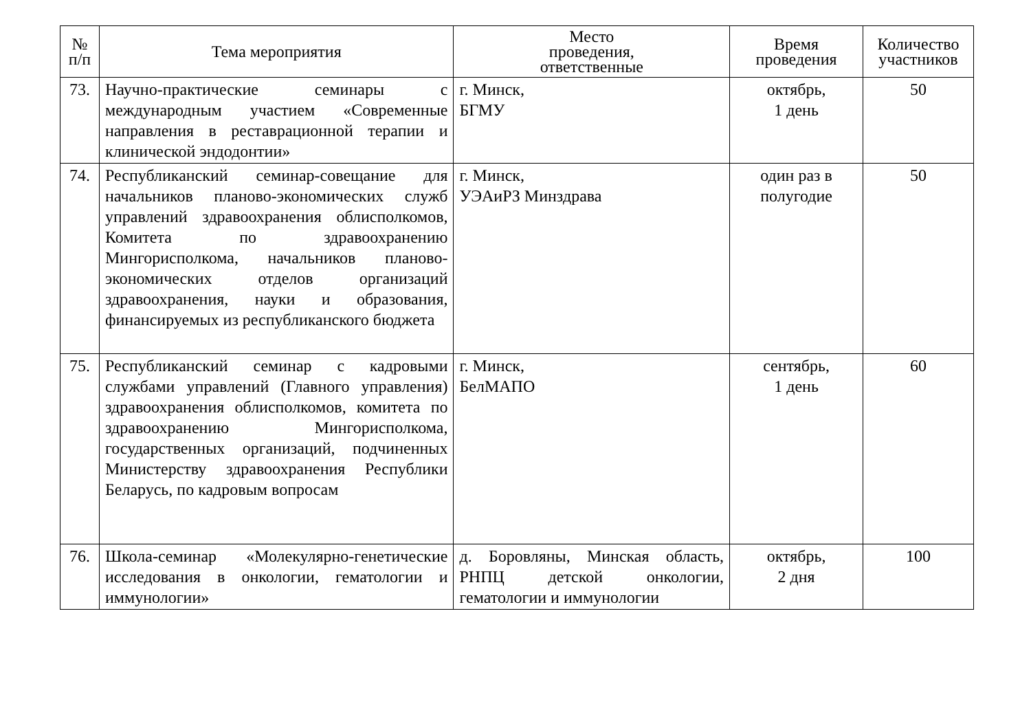| № п/п | Тема мероприятия | Место проведения, ответственные | Время проведения | Количество участников |
| --- | --- | --- | --- | --- |
| 73. | Научно-практические семинары с международным участием «Современные направления в реставрационной терапии и клинической эндодонтии» | г. Минск, БГМУ | октябрь, 1 день | 50 |
| 74. | Республиканский семинар-совещание для начальников планово-экономических служб управлений здравоохранения облисполкомов, Комитета по здравоохранению Мингорисполкома, начальников планово-экономических отделов организаций здравоохранения, науки и образования, финансируемых из республиканского бюджета | г. Минск, УЭАиРЗ Минздрава | один раз в полугодие | 50 |
| 75. | Республиканский семинар с кадровыми службами управлений (Главного управления) здравоохранения облисполкомов, комитета по здравоохранению Мингорисполкома, государственных организаций, подчиненных Министерству здравоохранения Республики Беларусь, по кадровым вопросам | г. Минск, БелМАПО | сентябрь, 1 день | 60 |
| 76. | Школа-семинар «Молекулярно-генетические исследования в онкологии, гематологии и иммунологии» | д. Боровляны, Минская область, РНПЦ детской онкологии, гематологии и иммунологии | октябрь, 2 дня | 100 |